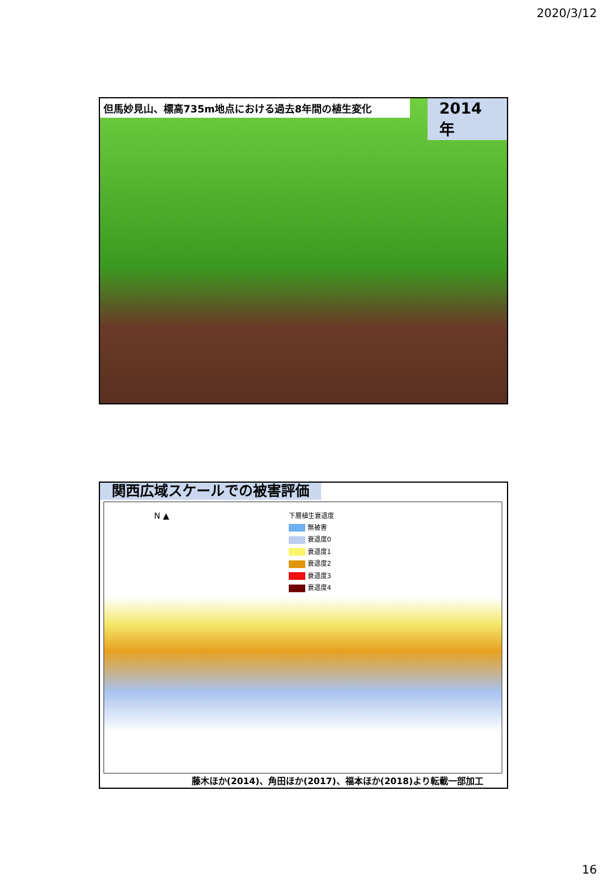2020/3/12
但馬妙見山、標高735m地点における過去8年間の植生変化 2014年
関西広域スケールでの被害評価
N ▲
下層植生衰退度
無被害
衰退度0
衰退度1
衰退度2
衰退度3
衰退度4
藤木ほか(2014)、角田ほか(2017)、福本ほか(2018)より転載一部加工
16